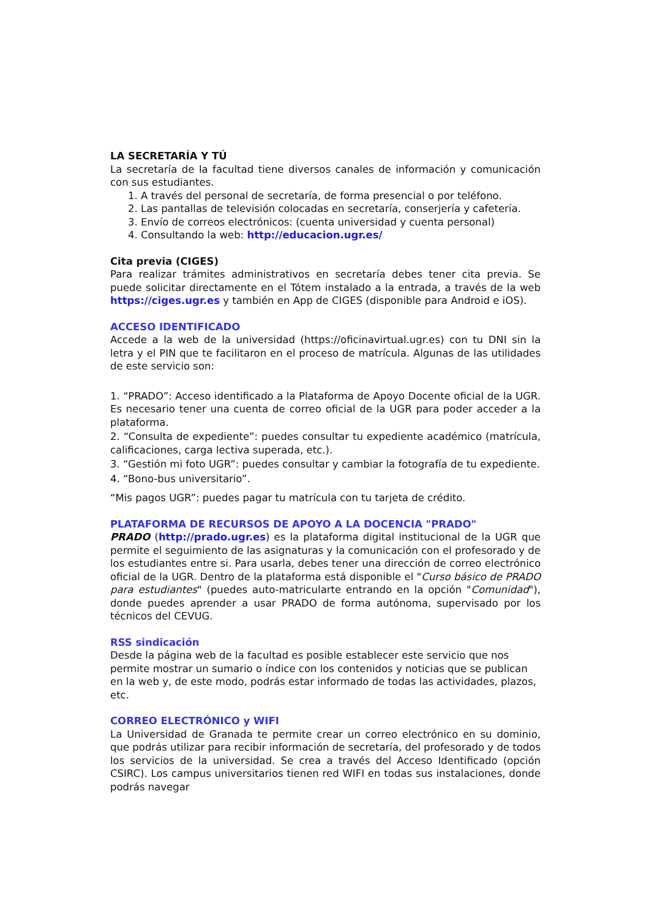LA SECRETARÍA Y TÚ
La secretaría de la facultad tiene diversos canales de información y comunicación con sus estudiantes.
1. A través del personal de secretaría, de forma presencial o por teléfono.
2. Las pantallas de televisión colocadas en secretaría, conserjería y cafetería.
3. Envío de correos electrónicos: (cuenta universidad y cuenta personal)
4. Consultando la web: http://educacion.ugr.es/
Cita previa (CIGES)
Para realizar trámites administrativos en secretaría debes tener cita previa. Se puede solicitar directamente en el Tótem instalado a la entrada, a través de la web https://ciges.ugr.es y también en App de CIGES (disponible para Android e iOS).
ACCESO IDENTIFICADO
Accede a la web de la universidad (https://oficinavirtual.ugr.es) con tu DNI sin la letra y el PIN que te facilitaron en el proceso de matrícula. Algunas de las utilidades de este servicio son:
1. “PRADO”: Acceso identificado a la Plataforma de Apoyo Docente oficial de la UGR. Es necesario tener una cuenta de correo oficial de la UGR para poder acceder a la plataforma.
2. “Consulta de expediente”: puedes consultar tu expediente académico (matrícula, calificaciones, carga lectiva superada, etc.).
3. “Gestión mi foto UGR”: puedes consultar y cambiar la fotografía de tu expediente.
4. “Bono-bus universitario”.
“Mis pagos UGR”: puedes pagar tu matrícula con tu tarjeta de crédito.
PLATAFORMA DE RECURSOS DE APOYO A LA DOCENCIA "PRADO"
PRADO (http://prado.ugr.es) es la plataforma digital institucional de la UGR que permite el seguimiento de las asignaturas y la comunicación con el profesorado y de los estudiantes entre si. Para usarla, debes tener una dirección de correo electrónico oficial de la UGR. Dentro de la plataforma está disponible el "Curso básico de PRADO para estudiantes" (puedes auto-matricularte entrando en la opción "Comunidad"), donde puedes aprender a usar PRADO de forma autónoma, supervisado por los técnicos del CEVUG.
RSS sindicación
Desde la página web de la facultad es posible establecer este servicio que nos permite mostrar un sumario o índice con los contenidos y noticias que se publican en la web y, de este modo, podrás estar informado de todas las actividades, plazos, etc.
CORREO ELECTRÓNICO y WIFI
La Universidad de Granada te permite crear un correo electrónico en su dominio, que podrás utilizar para recibir información de secretaría, del profesorado y de todos los servicios de la universidad. Se crea a través del Acceso Identificado (opción CSIRC). Los campus universitarios tienen red WIFI en todas sus instalaciones, donde podrás navegar